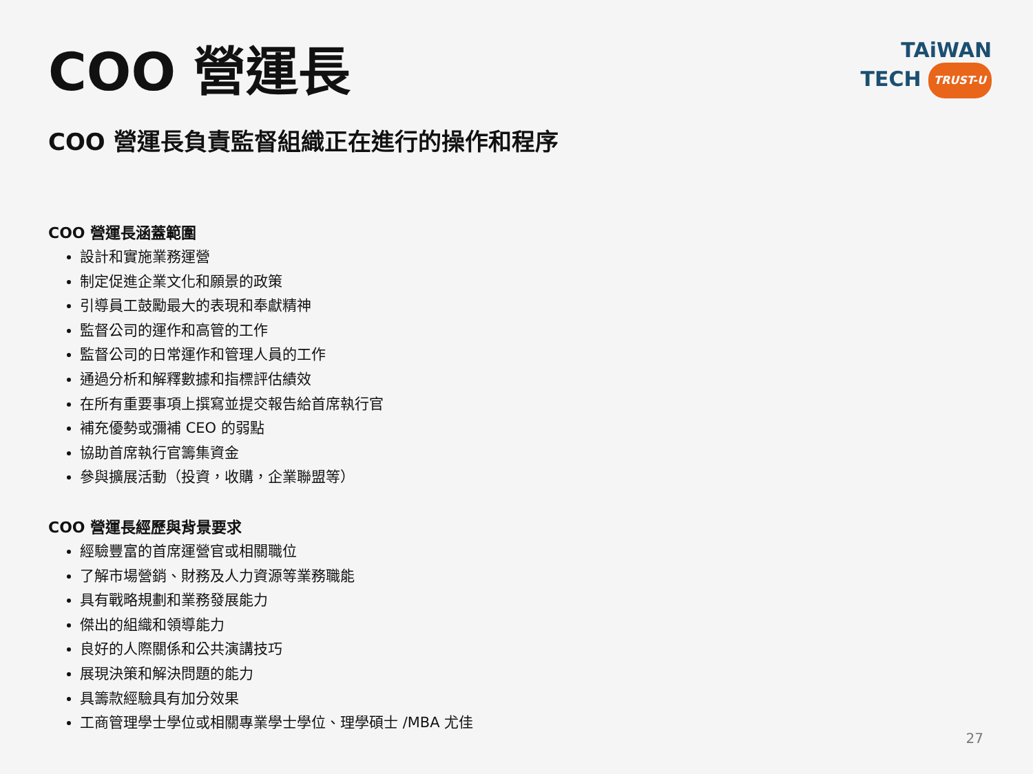TAiWAN
TECH TRUST-U
COO 營運長
COO 營運長負責監督組織正在進行的操作和程序
COO 營運長涵蓋範圍
設計和實施業務運營
制定促進企業文化和願景的政策
引導員工鼓勵最大的表現和奉獻精神
監督公司的運作和高管的工作
監督公司的日常運作和管理人員的工作
通過分析和解釋數據和指標評估績效
在所有重要事項上撰寫並提交報告給首席執行官
補充優勢或彌補 CEO 的弱點
協助首席執行官籌集資金
參與擴展活動（投資，收購，企業聯盟等）
COO 營運長經歷與背景要求
經驗豐富的首席運營官或相關職位
了解市場營銷、財務及人力資源等業務職能
具有戰略規劃和業務發展能力
傑出的組織和領導能力
良好的人際關係和公共演講技巧
展現決策和解決問題的能力
具籌款經驗具有加分效果
工商管理學士學位或相關專業學士學位、理學碩士 /MBA 尤佳
27